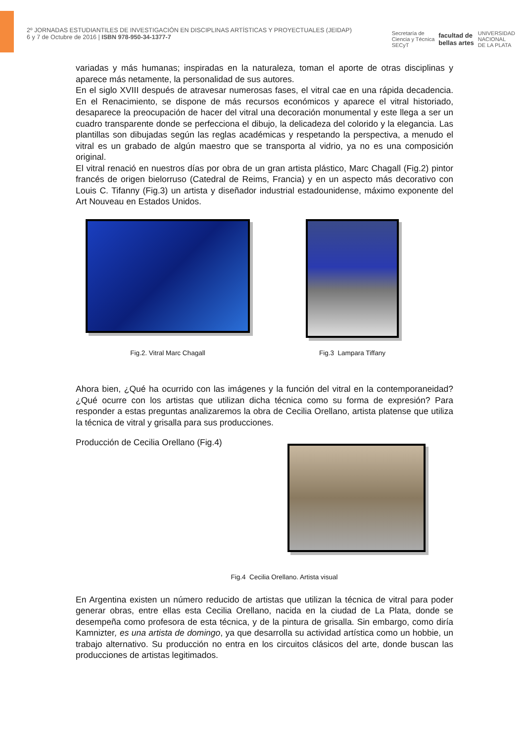2º JORNADAS ESTUDIANTILES DE INVESTIGACIÓN EN DISCIPLINAS ARTÍSTICAS Y PROYECTUALES (JEIDAP)
6 y 7 de Octubre de 2016 | ISBN 978-950-34-1377-7
Secretaría de
Ciencia y Técnica
SECyT facultad de
bellas artes UNIVERSIDAD
NACIONAL
DE LA PLATA
variadas y más humanas; inspiradas en la naturaleza, toman el aporte de otras disciplinas y aparece más netamente, la personalidad de sus autores.
En el siglo XVIII después de atravesar numerosas fases, el vitral cae en una rápida decadencia. En el Renacimiento, se dispone de más recursos económicos y aparece el vitral historiado, desaparece la preocupación de hacer del vitral una decoración monumental y este llega a ser un cuadro transparente donde se perfecciona el dibujo, la delicadeza del colorido y la elegancia. Las plantillas son dibujadas según las reglas académicas y respetando la perspectiva, a menudo el vitral es un grabado de algún maestro que se transporta al vidrio, ya no es una composición original.
El vitral renació en nuestros días por obra de un gran artista plástico, Marc Chagall (Fig.2) pintor francés de origen bielorruso (Catedral de Reims, Francia) y en un aspecto más decorativo con Louis C. Tifanny (Fig.3) un artista y diseñador industrial estadounidense, máximo exponente del Art Nouveau en Estados Unidos.
Fig.2. Vitral Marc Chagall
Fig.3 Lampara Tiffany
Ahora bien, ¿Qué ha ocurrido con las imágenes y la función del vitral en la contemporaneidad? ¿Qué ocurre con los artistas que utilizan dicha técnica como su forma de expresión? Para responder a estas preguntas analizaremos la obra de Cecilia Orellano, artista platense que utiliza la técnica de vitral y grisalla para sus producciones.
Producción de Cecilia Orellano (Fig.4)
Fig.4 Cecilia Orellano. Artista visual
En Argentina existen un número reducido de artistas que utilizan la técnica de vitral para poder generar obras, entre ellas esta Cecilia Orellano, nacida en la ciudad de La Plata, donde se desempeña como profesora de esta técnica, y de la pintura de grisalla. Sin embargo, como diría Kamnizter, es una artista de domingo, ya que desarrolla su actividad artística como un hobbie, un trabajo alternativo. Su producción no entra en los circuitos clásicos del arte, donde buscan las producciones de artistas legitimados.